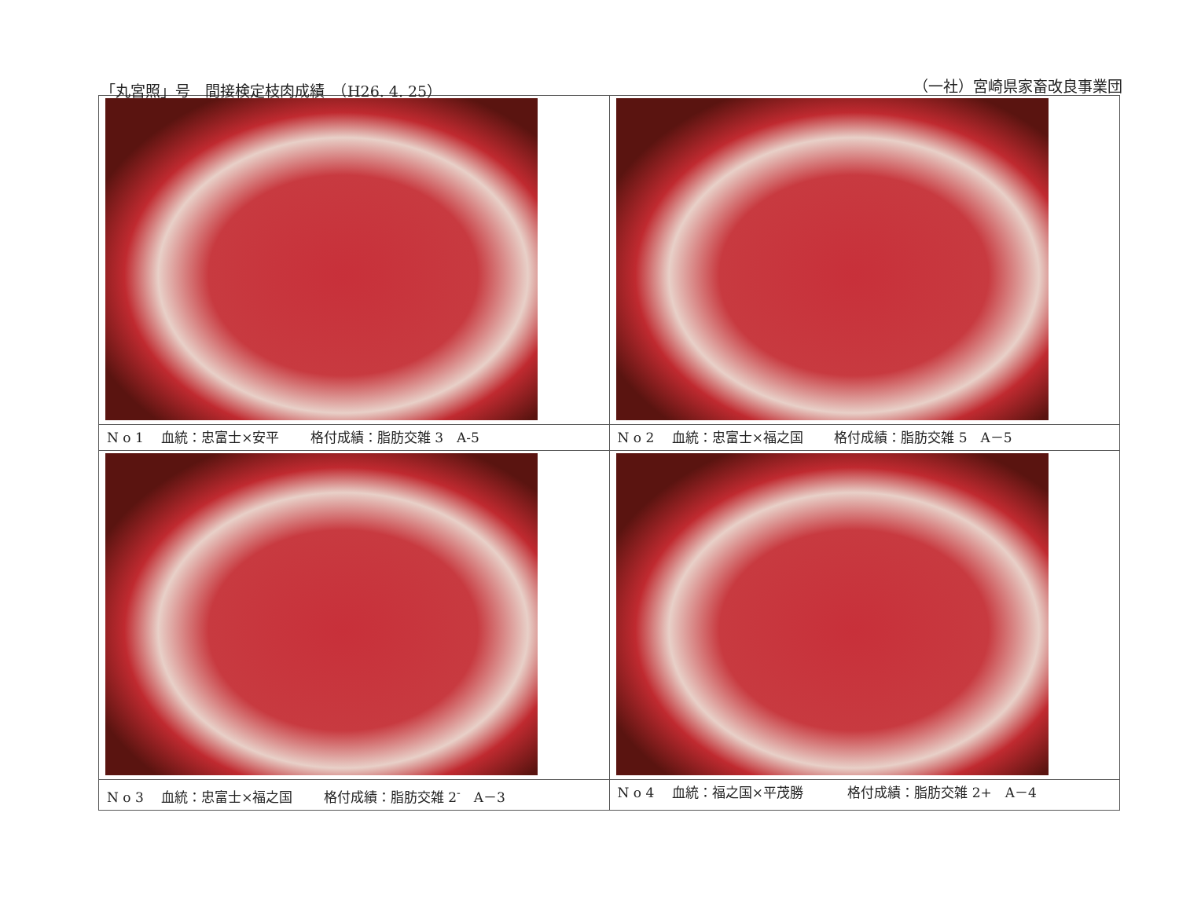「丸宮照」号　間接検定枝肉成績　（H26. 4. 25） （一社）宮崎県家畜改良事業団
| N o 1 血統：忠富士×安平 格付成績：脂肪交雑 3 A-5 | N o 2 血統：忠富士×福之国 格付成績：脂肪交雑 5 A－5 |
| N o 3 血統：忠富士×福之国 格付成績：脂肪交雑 2<sup>-</sup> A－3 | N o 4 血統：福之国×平茂勝 格付成績：脂肪交雑 2+ A－4 |